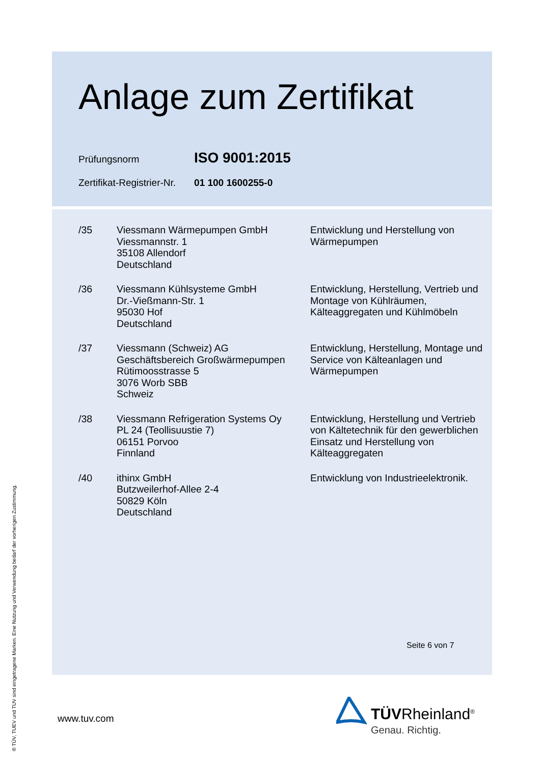Anlage zum Zertifikat
Prüfungsnorm
ISO 9001:2015
Zertifikat-Registrier-Nr.
01 100 1600255-0
| /35 | Viessmann Wärmepumpen GmbH Viessmannstr. 1 35108 Allendorf Deutschland | Entwicklung und Herstellung von Wärmepumpen |
| /36 | Viessmann Kühlsysteme GmbH Dr.-Vießmann-Str. 1 95030 Hof Deutschland | Entwicklung, Herstellung, Vertrieb und Montage von Kühlräumen, Kälteaggregaten und Kühlmöbeln |
| /37 | Viessmann (Schweiz) AG Geschäftsbereich Großwärmepumpen Rütimoosstrasse 5 3076 Worb SBB Schweiz | Entwicklung, Herstellung, Montage und Service von Kälteanlagen und Wärmepumpen |
| /38 | Viessmann Refrigeration Systems Oy PL 24 (Teollisuustie 7) 06151 Porvoo Finnland | Entwicklung, Herstellung und Vertrieb von Kältetechnik für den gewerblichen Einsatz und Herstellung von Kälteaggregaten |
| /40 | ithinx GmbH Butzweilerhof-Allee 2-4 50829 Köln Deutschland | Entwicklung von Industrieelektronik. |
Seite 6 von 7
® TÜV, TUEV und TUV sind eingetragene Marken. Eine Nutzung und Verwendung bedarf der vorherigen Zustimmung.
www.tuv.com TÜVRheinland<sup>®</sup>
Genau. Richtig.